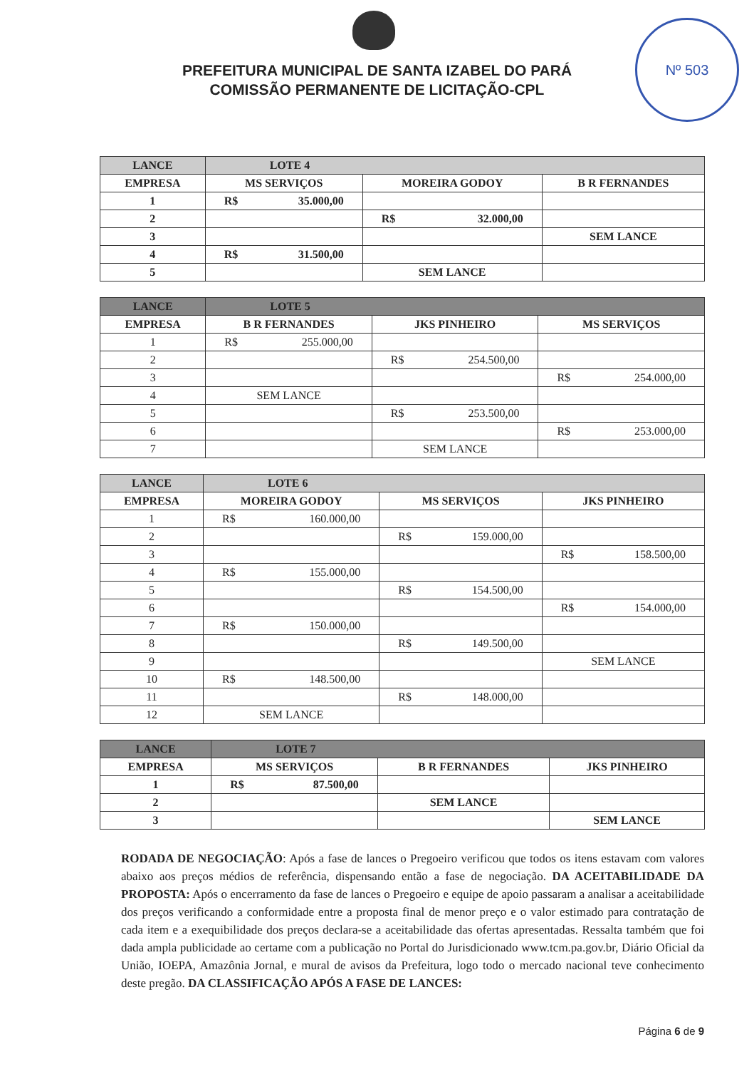Nº 503
PREFEITURA MUNICIPAL DE SANTA IZABEL DO PARÁ
COMISSÃO PERMANENTE DE LICITAÇÃO-CPL
| LANCE | LOTE 4 | | |
| --- | --- | --- | --- |
| EMPRESA | MS SERVIÇOS | MOREIRA GODOY | B R FERNANDES |
| 1 | R$ 35.000,00 | | |
| 2 | | R$ 32.000,00 | |
| 3 | | | SEM LANCE |
| 4 | R$ 31.500,00 | | |
| 5 | | SEM LANCE | |
| LANCE | LOTE 5 | | |
| --- | --- | --- | --- |
| EMPRESA | B R FERNANDES | JKS PINHEIRO | MS SERVIÇOS |
| 1 | R$ 255.000,00 | | |
| 2 | | R$ 254.500,00 | |
| 3 | | | R$ 254.000,00 |
| 4 | SEM LANCE | | |
| 5 | | R$ 253.500,00 | |
| 6 | | | R$ 253.000,00 |
| 7 | | SEM LANCE | |
| LANCE | LOTE 6 | | |
| --- | --- | --- | --- |
| EMPRESA | MOREIRA GODOY | MS SERVIÇOS | JKS PINHEIRO |
| 1 | R$ 160.000,00 | | |
| 2 | | R$ 159.000,00 | |
| 3 | | | R$ 158.500,00 |
| 4 | R$ 155.000,00 | | |
| 5 | | R$ 154.500,00 | |
| 6 | | | R$ 154.000,00 |
| 7 | R$ 150.000,00 | | |
| 8 | | R$ 149.500,00 | |
| 9 | | | SEM LANCE |
| 10 | R$ 148.500,00 | | |
| 11 | | R$ 148.000,00 | |
| 12 | SEM LANCE | | |
| LANCE | LOTE 7 | | |
| --- | --- | --- | --- |
| EMPRESA | MS SERVIÇOS | B R FERNANDES | JKS PINHEIRO |
| 1 | R$ 87.500,00 | | |
| 2 | | SEM LANCE | |
| 3 | | | SEM LANCE |
RODADA DE NEGOCIAÇÃO: Após a fase de lances o Pregoeiro verificou que todos os itens estavam com valores abaixo aos preços médios de referência, dispensando então a fase de negociação. DA ACEITABILIDADE DA PROPOSTA: Após o encerramento da fase de lances o Pregoeiro e equipe de apoio passaram a analisar a aceitabilidade dos preços verificando a conformidade entre a proposta final de menor preço e o valor estimado para contratação de cada item e a exequibilidade dos preços declara-se a aceitabilidade das ofertas apresentadas. Ressalta também que foi dada ampla publicidade ao certame com a publicação no Portal do Jurisdicionado www.tcm.pa.gov.br, Diário Oficial da União, IOEPA, Amazônia Jornal, e mural de avisos da Prefeitura, logo todo o mercado nacional teve conhecimento deste pregão. DA CLASSIFICAÇÃO APÓS A FASE DE LANCES:
Página 6 de 9